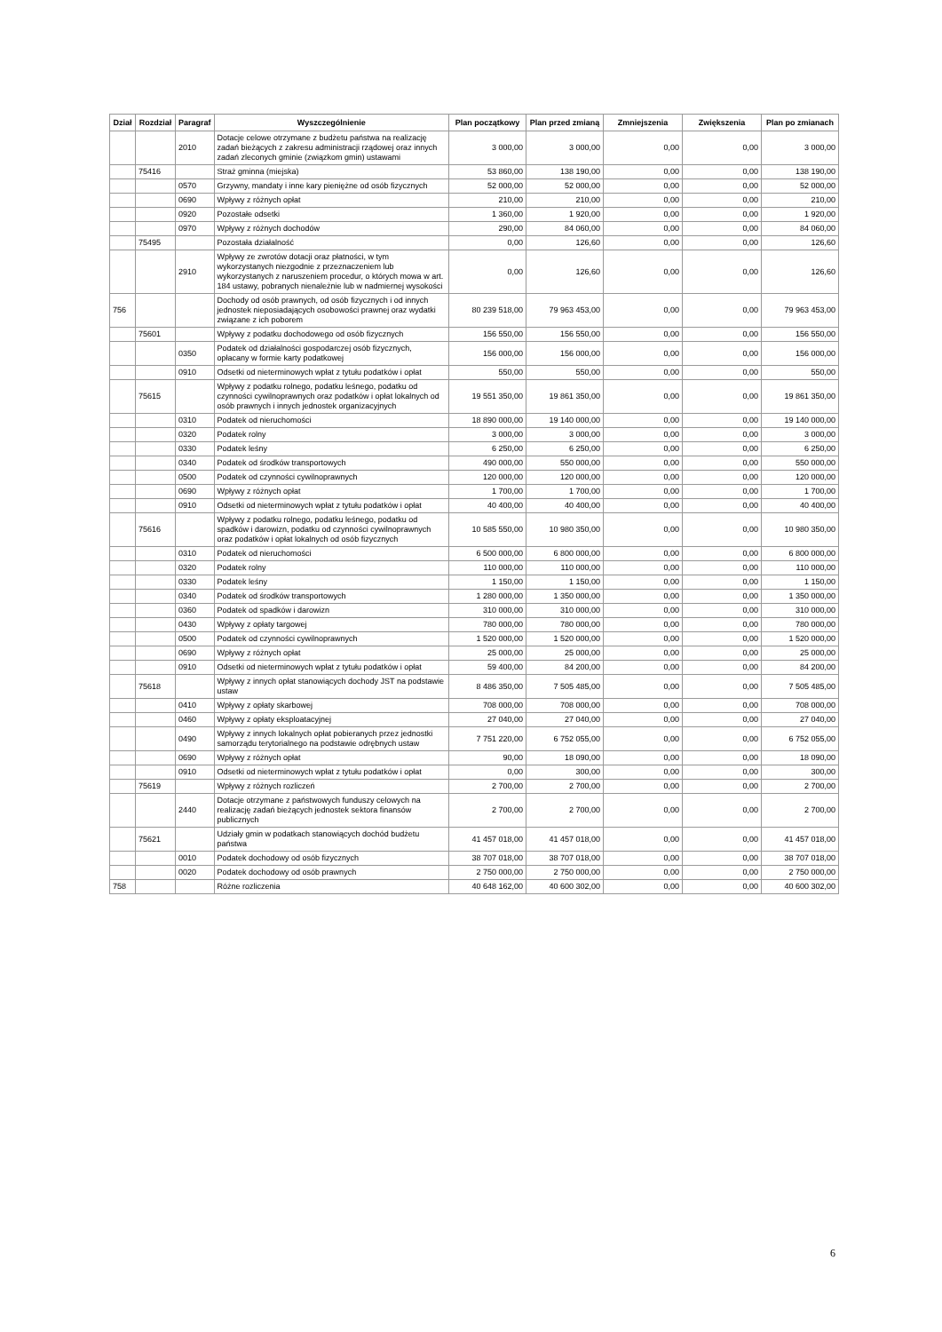| Dział | Rozdział | Paragraf | Wyszczególnienie | Plan początkowy | Plan przed zmianą | Zmniejszenia | Zwiększenia | Plan po zmianach |
| --- | --- | --- | --- | --- | --- | --- | --- | --- |
| | | 2010 | Dotacje celowe otrzymane z budżetu państwa na realizację zadań bieżących z zakresu administracji rządowej oraz innych zadań zleconych gminie (związkom gmin) ustawami | 3 000,00 | 3 000,00 | 0,00 | 0,00 | 3 000,00 |
| | 75416 | | Straż gminna (miejska) | 53 860,00 | 138 190,00 | 0,00 | 0,00 | 138 190,00 |
| | | 0570 | Grzywny, mandaty i inne kary pieniężne od osób fizycznych | 52 000,00 | 52 000,00 | 0,00 | 0,00 | 52 000,00 |
| | | 0690 | Wpływy z różnych opłat | 210,00 | 210,00 | 0,00 | 0,00 | 210,00 |
| | | 0920 | Pozostałe odsetki | 1 360,00 | 1 920,00 | 0,00 | 0,00 | 1 920,00 |
| | | 0970 | Wpływy z różnych dochodów | 290,00 | 84 060,00 | 0,00 | 0,00 | 84 060,00 |
| | 75495 | | Pozostała działalność | 0,00 | 126,60 | 0,00 | 0,00 | 126,60 |
| | | 2910 | Wpływy ze zwrotów dotacji oraz płatności, w tym wykorzystanych niezgodnie z przeznaczeniem lub wykorzystanych z naruszeniem procedur, o których mowa w art. 184 ustawy, pobranych nienależnie lub w nadmiernej wysokości | 0,00 | 126,60 | 0,00 | 0,00 | 126,60 |
| 756 | | | Dochody od osób prawnych, od osób fizycznych i od innych jednostek nieposiadających osobowości prawnej oraz wydatki związane z ich poborem | 80 239 518,00 | 79 963 453,00 | 0,00 | 0,00 | 79 963 453,00 |
| | 75601 | | Wpływy z podatku dochodowego od osób fizycznych | 156 550,00 | 156 550,00 | 0,00 | 0,00 | 156 550,00 |
| | | 0350 | Podatek od działalności gospodarczej osób fizycznych, opłacany w formie karty podatkowej | 156 000,00 | 156 000,00 | 0,00 | 0,00 | 156 000,00 |
| | | 0910 | Odsetki od nieterminowych wpłat z tytułu podatków i opłat | 550,00 | 550,00 | 0,00 | 0,00 | 550,00 |
| | 75615 | | Wpływy z podatku rolnego, podatku leśnego, podatku od czynności cywilnoprawnych oraz podatków i opłat lokalnych od osób prawnych i innych jednostek organizacyjnych | 19 551 350,00 | 19 861 350,00 | 0,00 | 0,00 | 19 861 350,00 |
| | | 0310 | Podatek od nieruchomości | 18 890 000,00 | 19 140 000,00 | 0,00 | 0,00 | 19 140 000,00 |
| | | 0320 | Podatek rolny | 3 000,00 | 3 000,00 | 0,00 | 0,00 | 3 000,00 |
| | | 0330 | Podatek leśny | 6 250,00 | 6 250,00 | 0,00 | 0,00 | 6 250,00 |
| | | 0340 | Podatek od środków transportowych | 490 000,00 | 550 000,00 | 0,00 | 0,00 | 550 000,00 |
| | | 0500 | Podatek od czynności cywilnoprawnych | 120 000,00 | 120 000,00 | 0,00 | 0,00 | 120 000,00 |
| | | 0690 | Wpływy z różnych opłat | 1 700,00 | 1 700,00 | 0,00 | 0,00 | 1 700,00 |
| | | 0910 | Odsetki od nieterminowych wpłat z tytułu podatków i opłat | 40 400,00 | 40 400,00 | 0,00 | 0,00 | 40 400,00 |
| | 75616 | | Wpływy z podatku rolnego, podatku leśnego, podatku od spadków i darowizn, podatku od czynności cywilnoprawnych oraz podatków i opłat lokalnych od osób fizycznych | 10 585 550,00 | 10 980 350,00 | 0,00 | 0,00 | 10 980 350,00 |
| | | 0310 | Podatek od nieruchomości | 6 500 000,00 | 6 800 000,00 | 0,00 | 0,00 | 6 800 000,00 |
| | | 0320 | Podatek rolny | 110 000,00 | 110 000,00 | 0,00 | 0,00 | 110 000,00 |
| | | 0330 | Podatek leśny | 1 150,00 | 1 150,00 | 0,00 | 0,00 | 1 150,00 |
| | | 0340 | Podatek od środków transportowych | 1 280 000,00 | 1 350 000,00 | 0,00 | 0,00 | 1 350 000,00 |
| | | 0360 | Podatek od spadków i darowizn | 310 000,00 | 310 000,00 | 0,00 | 0,00 | 310 000,00 |
| | | 0430 | Wpływy z opłaty targowej | 780 000,00 | 780 000,00 | 0,00 | 0,00 | 780 000,00 |
| | | 0500 | Podatek od czynności cywilnoprawnych | 1 520 000,00 | 1 520 000,00 | 0,00 | 0,00 | 1 520 000,00 |
| | | 0690 | Wpływy z różnych opłat | 25 000,00 | 25 000,00 | 0,00 | 0,00 | 25 000,00 |
| | | 0910 | Odsetki od nieterminowych wpłat z tytułu podatków i opłat | 59 400,00 | 84 200,00 | 0,00 | 0,00 | 84 200,00 |
| | 75618 | | Wpływy z innych opłat stanowiących dochody JST na podstawie ustaw | 8 486 350,00 | 7 505 485,00 | 0,00 | 0,00 | 7 505 485,00 |
| | | 0410 | Wpływy z opłaty skarbowej | 708 000,00 | 708 000,00 | 0,00 | 0,00 | 708 000,00 |
| | | 0460 | Wpływy z opłaty eksploatacyjnej | 27 040,00 | 27 040,00 | 0,00 | 0,00 | 27 040,00 |
| | | 0490 | Wpływy z innych lokalnych opłat pobieranych przez jednostki samorządu terytorialnego na podstawie odrębnych ustaw | 7 751 220,00 | 6 752 055,00 | 0,00 | 0,00 | 6 752 055,00 |
| | | 0690 | Wpływy z różnych opłat | 90,00 | 18 090,00 | 0,00 | 0,00 | 18 090,00 |
| | | 0910 | Odsetki od nieterminowych wpłat z tytułu podatków i opłat | 0,00 | 300,00 | 0,00 | 0,00 | 300,00 |
| | 75619 | | Wpływy z różnych rozliczeń | 2 700,00 | 2 700,00 | 0,00 | 0,00 | 2 700,00 |
| | | 2440 | Dotacje otrzymane z państwowych funduszy celowych na realizację zadań bieżących jednostek sektora finansów publicznych | 2 700,00 | 2 700,00 | 0,00 | 0,00 | 2 700,00 |
| | 75621 | | Udziały gmin w podatkach stanowiących dochód budżetu państwa | 41 457 018,00 | 41 457 018,00 | 0,00 | 0,00 | 41 457 018,00 |
| | | 0010 | Podatek dochodowy od osób fizycznych | 38 707 018,00 | 38 707 018,00 | 0,00 | 0,00 | 38 707 018,00 |
| | | 0020 | Podatek dochodowy od osób prawnych | 2 750 000,00 | 2 750 000,00 | 0,00 | 0,00 | 2 750 000,00 |
| 758 | | | Różne rozliczenia | 40 648 162,00 | 40 600 302,00 | 0,00 | 0,00 | 40 600 302,00 |
6